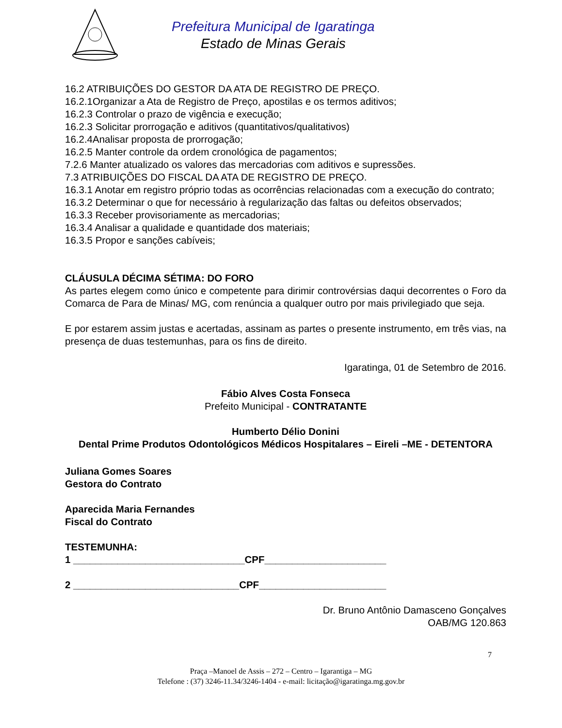Prefeitura Municipal de Igaratinga
Estado de Minas Gerais
16.2 ATRIBUIÇÕES DO GESTOR DA ATA DE REGISTRO DE PREÇO.
16.2.1Organizar a Ata de Registro de Preço, apostilas e os termos aditivos;
16.2.3 Controlar o prazo de vigência e execução;
16.2.3 Solicitar prorrogação e aditivos (quantitativos/qualitativos)
16.2.4Analisar proposta de prorrogação;
16.2.5 Manter controle da ordem cronológica de pagamentos;
7.2.6 Manter atualizado os valores das mercadorias com aditivos e supressões.
7.3 ATRIBUIÇÕES DO FISCAL DA ATA DE REGISTRO DE PREÇO.
16.3.1 Anotar em registro próprio todas as ocorrências relacionadas com a execução do contrato;
16.3.2 Determinar o que for necessário à regularização das faltas ou defeitos observados;
16.3.3 Receber provisoriamente as mercadorias;
16.3.4 Analisar a qualidade e quantidade dos materiais;
16.3.5 Propor e sanções cabíveis;
CLÁUSULA DÉCIMA SÉTIMA: DO FORO
As partes elegem como único e competente para dirimir controvérsias daqui decorrentes o Foro da Comarca de Para de Minas/ MG, com renúncia a qualquer outro por mais privilegiado que seja.
E por estarem assim justas e acertadas, assinam as partes o presente instrumento, em três vias, na presença de duas testemunhas, para os fins de direito.
Igaratinga, 01 de Setembro de 2016.
Fábio Alves Costa Fonseca
Prefeito Municipal - CONTRATANTE
Humberto Délio Donini
Dental Prime Produtos Odontológicos Médicos Hospitalares – Eireli –ME - DETENTORA
Juliana Gomes Soares
Gestora do Contrato
Aparecida Maria Fernandes
Fiscal do Contrato
TESTEMUNHA:
1 _______________________________CPF______________________
2 ______________________________CPF_______________________
Dr. Bruno Antônio Damasceno Gonçalves
OAB/MG 120.863
7
Praça –Manoel de Assis – 272 – Centro – Igarantiga – MG
Telefone : (37) 3246-11.34/3246-1404 - e-mail: licitação@igaratinga.mg.gov.br